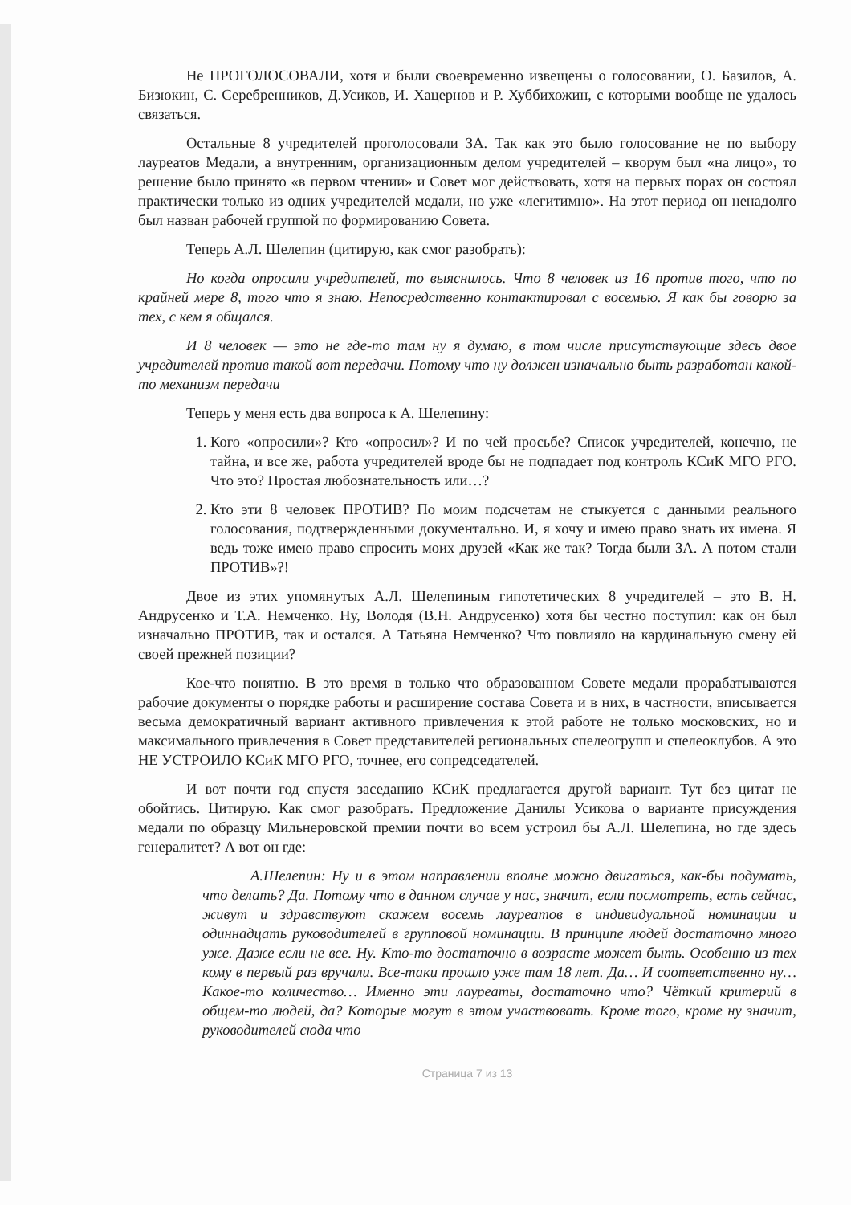Не ПРОГОЛОСОВАЛИ, хотя и были своевременно извещены о голосовании, О. Базилов, А. Бизюкин, С. Серебренников, Д.Усиков, И. Хацернов и Р. Хуббихожин, с которыми вообще не удалось связаться.
Остальные 8 учредителей проголосовали ЗА. Так как это было голосование не по выбору лауреатов Медали, а внутренним, организационным делом учредителей – кворум был «на лицо», то решение было принято «в первом чтении» и Совет мог действовать, хотя на первых порах он состоял практически только из одних учредителей медали, но уже «легитимно». На этот период он ненадолго был назван рабочей группой по формированию Совета.
Теперь А.Л. Шелепин (цитирую, как смог разобрать):
Но когда опросили учредителей, то выяснилось. Что 8 человек из 16 против того, что по крайней мере 8, того что я знаю. Непосредственно контактировал с восемью. Я как бы говорю за тех, с кем я общался.
И 8 человек — это не где-то там ну я думаю, в том числе присутствующие здесь двое учредителей против такой вот передачи. Потому что ну должен изначально быть разработан какой-то механизм передачи
Теперь у меня есть два вопроса к А. Шелепину:
1. Кого «опросили»? Кто «опросил»? И по чей просьбе? Список учредителей, конечно, не тайна, и все же, работа учредителей вроде бы не подпадает под контроль КСиК МГО РГО. Что это? Простая любознательность или…?
2. Кто эти 8 человек ПРОТИВ? По моим подсчетам не стыкуется с данными реального голосования, подтвержденными документально. И, я хочу и имею право знать их имена. Я ведь тоже имею право спросить моих друзей «Как же так? Тогда были ЗА. А потом стали ПРОТИВ»?!
Двое из этих упомянутых А.Л. Шелепиным гипотетических 8 учредителей – это В. Н. Андрусенко и Т.А. Немченко. Ну, Володя (В.Н. Андрусенко) хотя бы честно поступил: как он был изначально ПРОТИВ, так и остался. А Татьяна Немченко? Что повлияло на кардинальную смену ей своей прежней позиции?
Кое-что понятно. В это время в только что образованном Совете медали прорабатываются рабочие документы о порядке работы и расширение состава Совета и в них, в частности, вписывается весьма демократичный вариант активного привлечения к этой работе не только московских, но и максимального привлечения в Совет представителей региональных спелеогрупп и спелеоклубов. А это НЕ УСТРОИЛО КСиК МГО РГО, точнее, его сопредседателей.
И вот почти год спустя заседанию КСиК предлагается другой вариант. Тут без цитат не обойтись. Цитирую. Как смог разобрать. Предложение Данилы Усикова о варианте присуждения медали по образцу Мильнеровской премии почти во всем устроил бы А.Л. Шелепина, но где здесь генералитет? А вот он где:
А.Шелепин: Ну и в этом направлении вполне можно двигаться, как-бы подумать, что делать? Да. Потому что в данном случае у нас, значит, если посмотреть, есть сейчас, живут и здравствуют скажем восемь лауреатов в индивидуальной номинации и одиннадцать руководителей в групповой номинации. В принципе людей достаточно много уже. Даже если не все. Ну. Кто-то достаточно в возрасте может быть. Особенно из тех кому в первый раз вручали. Все-таки прошло уже там 18 лет. Да… И соответственно ну… Какое-то количество… Именно эти лауреаты, достаточно что? Чёткий критерий в общем-то людей, да? Которые могут в этом участвовать. Кроме того, кроме ну значит, руководителей сюда что
Страница 7 из 13